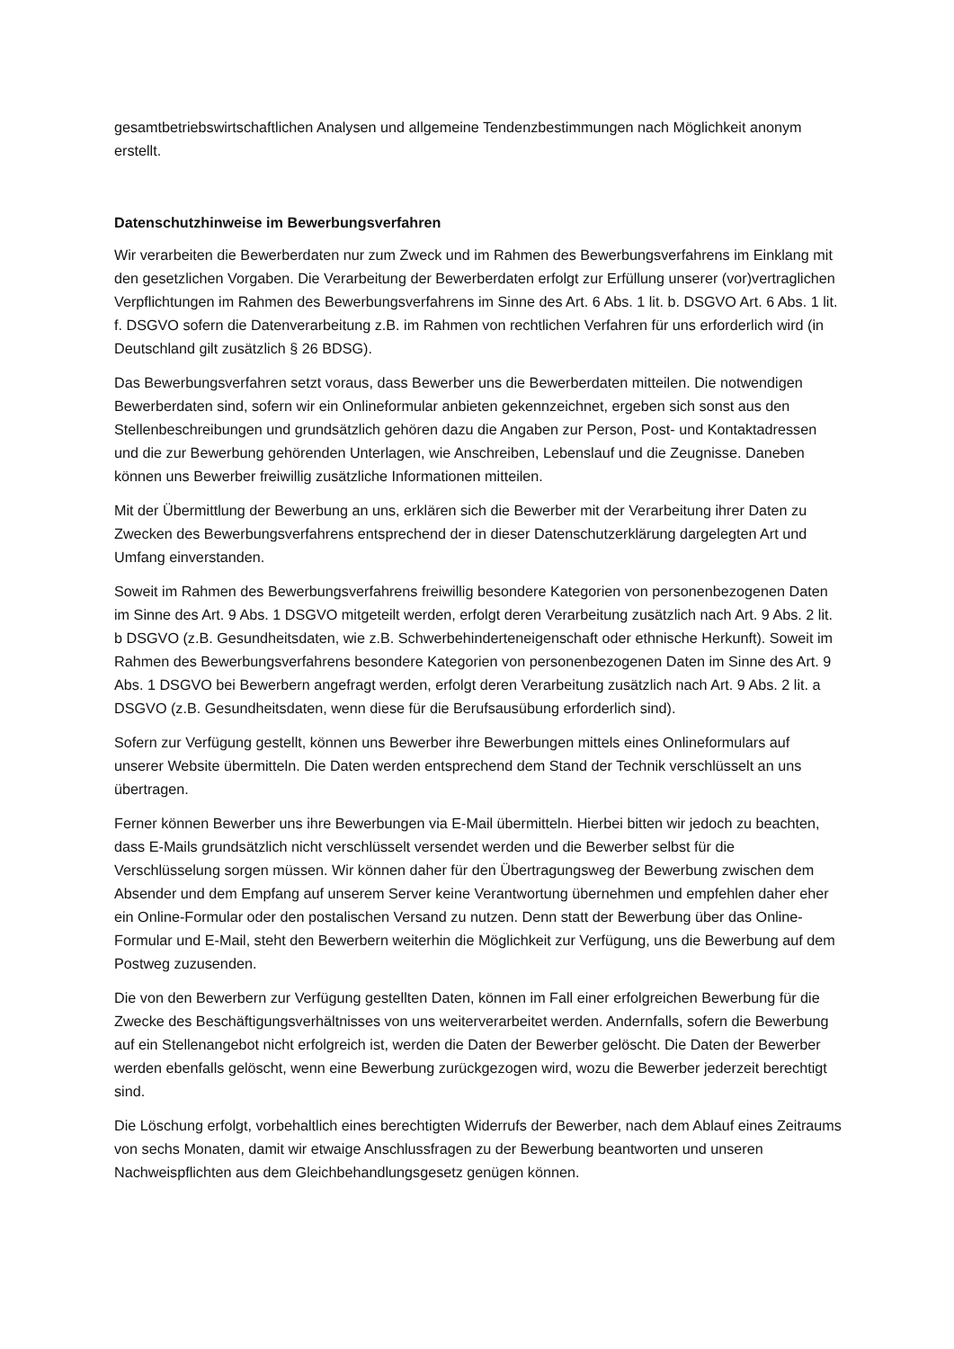gesamtbetriebswirtschaftlichen Analysen und allgemeine Tendenzbestimmungen nach Möglichkeit anonym erstellt.
Datenschutzhinweise im Bewerbungsverfahren
Wir verarbeiten die Bewerberdaten nur zum Zweck und im Rahmen des Bewerbungsverfahrens im Einklang mit den gesetzlichen Vorgaben. Die Verarbeitung der Bewerberdaten erfolgt zur Erfüllung unserer (vor)vertraglichen Verpflichtungen im Rahmen des Bewerbungsverfahrens im Sinne des Art. 6 Abs. 1 lit. b. DSGVO Art. 6 Abs. 1 lit. f. DSGVO sofern die Datenverarbeitung z.B. im Rahmen von rechtlichen Verfahren für uns erforderlich wird (in Deutschland gilt zusätzlich § 26 BDSG).
Das Bewerbungsverfahren setzt voraus, dass Bewerber uns die Bewerberdaten mitteilen. Die notwendigen Bewerberdaten sind, sofern wir ein Onlineformular anbieten gekennzeichnet, ergeben sich sonst aus den Stellenbeschreibungen und grundsätzlich gehören dazu die Angaben zur Person, Post- und Kontaktadressen und die zur Bewerbung gehörenden Unterlagen, wie Anschreiben, Lebenslauf und die Zeugnisse. Daneben können uns Bewerber freiwillig zusätzliche Informationen mitteilen.
Mit der Übermittlung der Bewerbung an uns, erklären sich die Bewerber mit der Verarbeitung ihrer Daten zu Zwecken des Bewerbungsverfahrens entsprechend der in dieser Datenschutzerklärung dargelegten Art und Umfang einverstanden.
Soweit im Rahmen des Bewerbungsverfahrens freiwillig besondere Kategorien von personenbezogenen Daten im Sinne des Art. 9 Abs. 1 DSGVO mitgeteilt werden, erfolgt deren Verarbeitung zusätzlich nach Art. 9 Abs. 2 lit. b DSGVO (z.B. Gesundheitsdaten, wie z.B. Schwerbehinderteneigenschaft oder ethnische Herkunft). Soweit im Rahmen des Bewerbungsverfahrens besondere Kategorien von personenbezogenen Daten im Sinne des Art. 9 Abs. 1 DSGVO bei Bewerbern angefragt werden, erfolgt deren Verarbeitung zusätzlich nach Art. 9 Abs. 2 lit. a DSGVO (z.B. Gesundheitsdaten, wenn diese für die Berufsausübung erforderlich sind).
Sofern zur Verfügung gestellt, können uns Bewerber ihre Bewerbungen mittels eines Onlineformulars auf unserer Website übermitteln. Die Daten werden entsprechend dem Stand der Technik verschlüsselt an uns übertragen.
Ferner können Bewerber uns ihre Bewerbungen via E-Mail übermitteln. Hierbei bitten wir jedoch zu beachten, dass E-Mails grundsätzlich nicht verschlüsselt versendet werden und die Bewerber selbst für die Verschlüsselung sorgen müssen. Wir können daher für den Übertragungsweg der Bewerbung zwischen dem Absender und dem Empfang auf unserem Server keine Verantwortung übernehmen und empfehlen daher eher ein Online-Formular oder den postalischen Versand zu nutzen. Denn statt der Bewerbung über das Online-Formular und E-Mail, steht den Bewerbern weiterhin die Möglichkeit zur Verfügung, uns die Bewerbung auf dem Postweg zuzusenden.
Die von den Bewerbern zur Verfügung gestellten Daten, können im Fall einer erfolgreichen Bewerbung für die Zwecke des Beschäftigungsverhältnisses von uns weiterverarbeitet werden. Andernfalls, sofern die Bewerbung auf ein Stellenangebot nicht erfolgreich ist, werden die Daten der Bewerber gelöscht. Die Daten der Bewerber werden ebenfalls gelöscht, wenn eine Bewerbung zurückgezogen wird, wozu die Bewerber jederzeit berechtigt sind.
Die Löschung erfolgt, vorbehaltlich eines berechtigten Widerrufs der Bewerber, nach dem Ablauf eines Zeitraums von sechs Monaten, damit wir etwaige Anschlussfragen zu der Bewerbung beantworten und unseren Nachweispflichten aus dem Gleichbehandlungsgesetz genügen können.